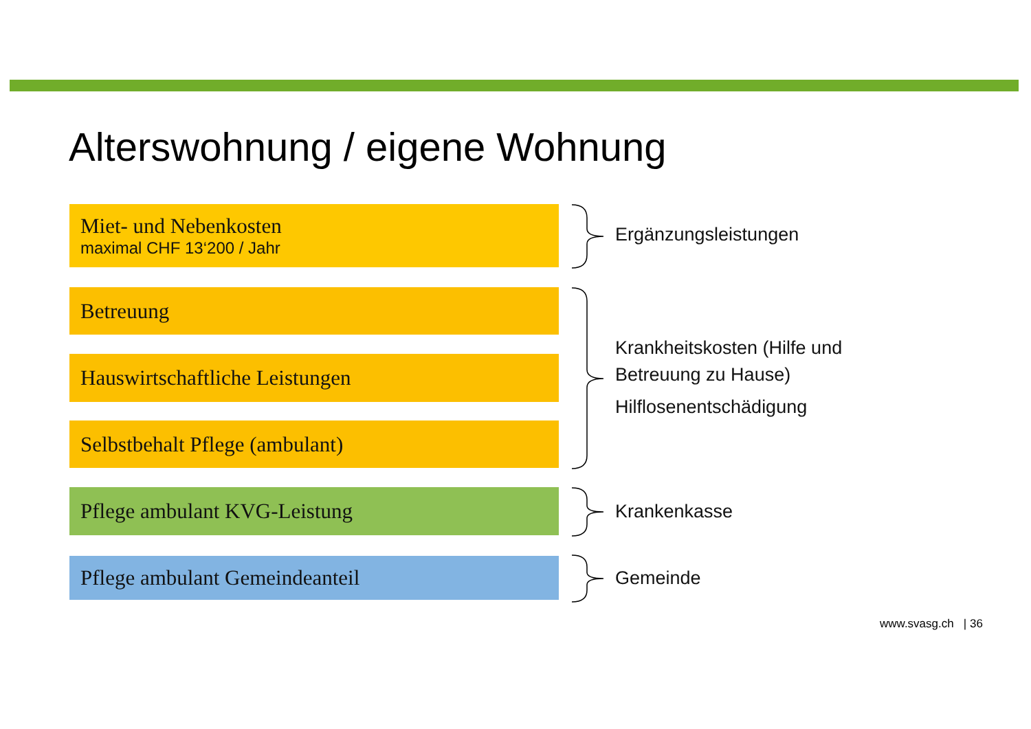Alterswohnung / eigene Wohnung
Miet- und Nebenkosten
maximal CHF 13‘200 / Jahr
Betreuung
Hauswirtschaftliche Leistungen
Selbstbehalt Pflege (ambulant)
Pflege ambulant KVG-Leistung
Pflege ambulant Gemeindeanteil
Ergänzungsleistungen
Krankheitskosten (Hilfe und
Betreuung zu Hause)
Hilflosenentschädigung
Krankenkasse
Gemeinde
www.svasg.ch | 36